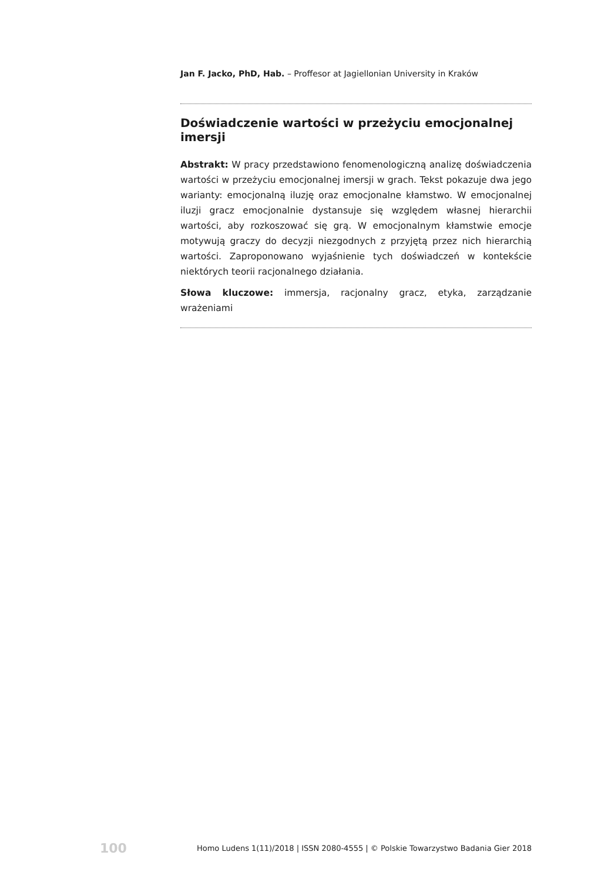Jan F. Jacko, PhD, Hab. – Proffesor at Jagiellonian University in Kraków
Doświadczenie wartości w przeżyciu emocjonalnej imersji
Abstrakt: W pracy przedstawiono fenomenologiczną analizę doświadczenia wartości w przeżyciu emocjonalnej imersji w grach. Tekst pokazuje dwa jego warianty: emocjonalną iluzję oraz emocjonalne kłamstwo. W emocjonalnej iluzji gracz emocjonalnie dystansuje się względem własnej hierarchii wartości, aby rozkoszować się grą. W emocjonalnym kłamstwie emocje motywują graczy do decyzji niezgodnych z przyjętą przez nich hierarchią wartości. Zaproponowano wyjaśnienie tych doświadczeń w kontekście niektórych teorii racjonalnego działania.
Słowa kluczowe: immersja, racjonalny gracz, etyka, zarządzanie wrażeniami
100 Homo Ludens 1(11)/2018 | ISSN 2080-4555 | © Polskie Towarzystwo Badania Gier 2018